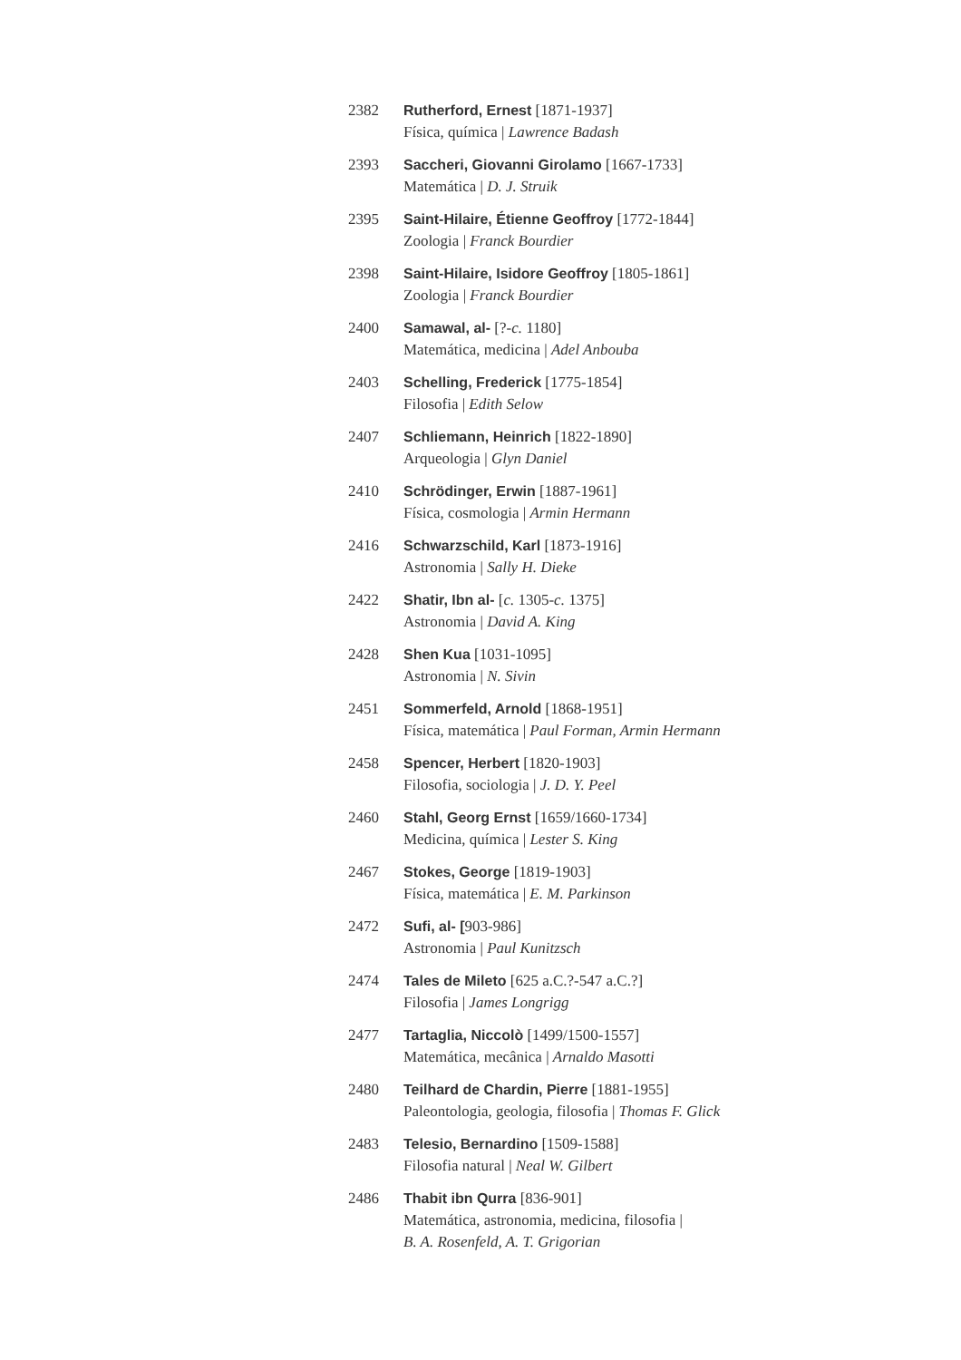2382 Rutherford, Ernest [1871-1937]
Física, química | Lawrence Badash
2393 Saccheri, Giovanni Girolamo [1667-1733]
Matemática | D. J. Struik
2395 Saint-Hilaire, Étienne Geoffroy [1772-1844]
Zoologia | Franck Bourdier
2398 Saint-Hilaire, Isidore Geoffroy [1805-1861]
Zoologia | Franck Bourdier
2400 Samawal, al- [?-c. 1180]
Matemática, medicina | Adel Anbouba
2403 Schelling, Frederick [1775-1854]
Filosofia | Edith Selow
2407 Schliemann, Heinrich [1822-1890]
Arqueologia | Glyn Daniel
2410 Schrödinger, Erwin [1887-1961]
Física, cosmologia | Armin Hermann
2416 Schwarzschild, Karl [1873-1916]
Astronomia | Sally H. Dieke
2422 Shatir, Ibn al- [c. 1305-c. 1375]
Astronomia | David A. King
2428 Shen Kua [1031-1095]
Astronomia | N. Sivin
2451 Sommerfeld, Arnold [1868-1951]
Física, matemática | Paul Forman, Armin Hermann
2458 Spencer, Herbert [1820-1903]
Filosofia, sociologia | J. D. Y. Peel
2460 Stahl, Georg Ernst [1659/1660-1734]
Medicina, química | Lester S. King
2467 Stokes, George [1819-1903]
Física, matemática | E. M. Parkinson
2472 Sufi, al- [903-986]
Astronomia | Paul Kunitzsch
2474 Tales de Mileto [625 a.C.?-547 a.C.?]
Filosofia | James Longrigg
2477 Tartaglia, Niccolò [1499/1500-1557]
Matemática, mecânica | Arnaldo Masotti
2480 Teilhard de Chardin, Pierre [1881-1955]
Paleontologia, geologia, filosofia | Thomas F. Glick
2483 Telesio, Bernardino [1509-1588]
Filosofia natural | Neal W. Gilbert
2486 Thabit ibn Qurra [836-901]
Matemática, astronomia, medicina, filosofia |
B. A. Rosenfeld, A. T. Grigorian